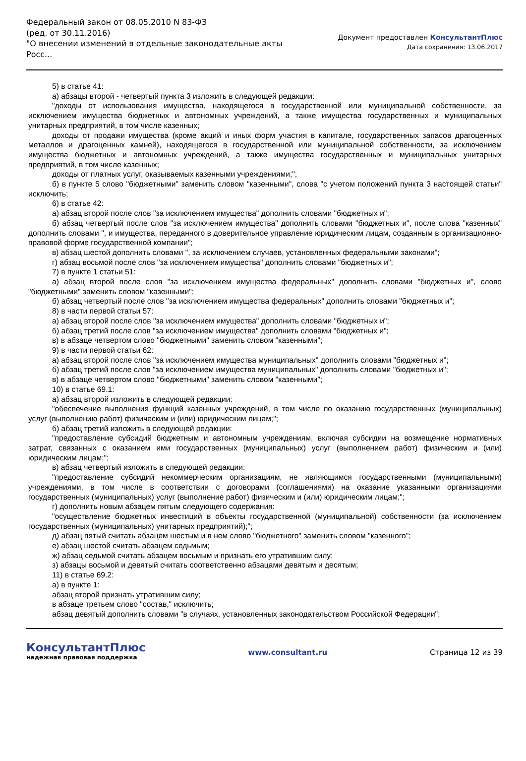Федеральный закон от 08.05.2010 N 83-ФЗ
(ред. от 30.11.2016)
"О внесении изменений в отдельные законодательные акты Росс...
Документ предоставлен КонсультантПлюс
Дата сохранения: 13.06.2017
5) в статье 41:
а) абзацы второй - четвертый пункта 3 изложить в следующей редакции:
"доходы от использования имущества, находящегося в государственной или муниципальной собственности, за исключением имущества бюджетных и автономных учреждений, а также имущества государственных и муниципальных унитарных предприятий, в том числе казенных;
доходы от продажи имущества (кроме акций и иных форм участия в капитале, государственных запасов драгоценных металлов и драгоценных камней), находящегося в государственной или муниципальной собственности, за исключением имущества бюджетных и автономных учреждений, а также имущества государственных и муниципальных унитарных предприятий, в том числе казенных;
доходы от платных услуг, оказываемых казенными учреждениями;";
б) в пункте 5 слово "бюджетными" заменить словом "казенными", слова "с учетом положений пункта 3 настоящей статьи" исключить;
6) в статье 42:
а) абзац второй после слов "за исключением имущества" дополнить словами "бюджетных и";
б) абзац четвертый после слов "за исключением имущества" дополнить словами "бюджетных и", после слова "казенных" дополнить словами ", и имущества, переданного в доверительное управление юридическим лицам, созданным в организационно-правовой форме государственной компании";
в) абзац шестой дополнить словами ", за исключением случаев, установленных федеральными законами";
г) абзац восьмой после слов "за исключением имущества" дополнить словами "бюджетных и";
7) в пункте 1 статьи 51:
а) абзац второй после слов "за исключением имущества федеральных" дополнить словами "бюджетных и", слово "бюджетными" заменить словом "казенными";
б) абзац четвертый после слов "за исключением имущества федеральных" дополнить словами "бюджетных и";
8) в части первой статьи 57:
а) абзац второй после слов "за исключением имущества" дополнить словами "бюджетных и";
б) абзац третий после слов "за исключением имущества" дополнить словами "бюджетных и";
в) в абзаце четвертом слово "бюджетными" заменить словом "казенными";
9) в части первой статьи 62:
а) абзац второй после слов "за исключением имущества муниципальных" дополнить словами "бюджетных и";
б) абзац третий после слов "за исключением имущества муниципальных" дополнить словами "бюджетных и";
в) в абзаце четвертом слово "бюджетными" заменить словом "казенными";
10) в статье 69.1:
а) абзац второй изложить в следующей редакции:
"обеспечение выполнения функций казенных учреждений, в том числе по оказанию государственных (муниципальных) услуг (выполнению работ) физическим и (или) юридическим лицам;";
б) абзац третий изложить в следующей редакции:
"предоставление субсидий бюджетным и автономным учреждениям, включая субсидии на возмещение нормативных затрат, связанных с оказанием ими государственных (муниципальных) услуг (выполнением работ) физическим и (или) юридическим лицам;";
в) абзац четвертый изложить в следующей редакции:
"предоставление субсидий некоммерческим организациям, не являющимся государственными (муниципальными) учреждениями, в том числе в соответствии с договорами (соглашениями) на оказание указанными организациями государственных (муниципальных) услуг (выполнение работ) физическим и (или) юридическим лицам;";
г) дополнить новым абзацем пятым следующего содержания:
"осуществление бюджетных инвестиций в объекты государственной (муниципальной) собственности (за исключением государственных (муниципальных) унитарных предприятий);";
д) абзац пятый считать абзацем шестым и в нем слово "бюджетного" заменить словом "казенного";
е) абзац шестой считать абзацем седьмым;
ж) абзац седьмой считать абзацем восьмым и признать его утратившим силу;
з) абзацы восьмой и девятый считать соответственно абзацами девятым и десятым;
11) в статье 69.2:
а) в пункте 1:
абзац второй признать утратившим силу;
в абзаце третьем слово "состав," исключить;
абзац девятый дополнить словами "в случаях, установленных законодательством Российской Федерации";
КонсультантПлюс
надежная правовая поддержка
www.consultant.ru Страница 12 из 39